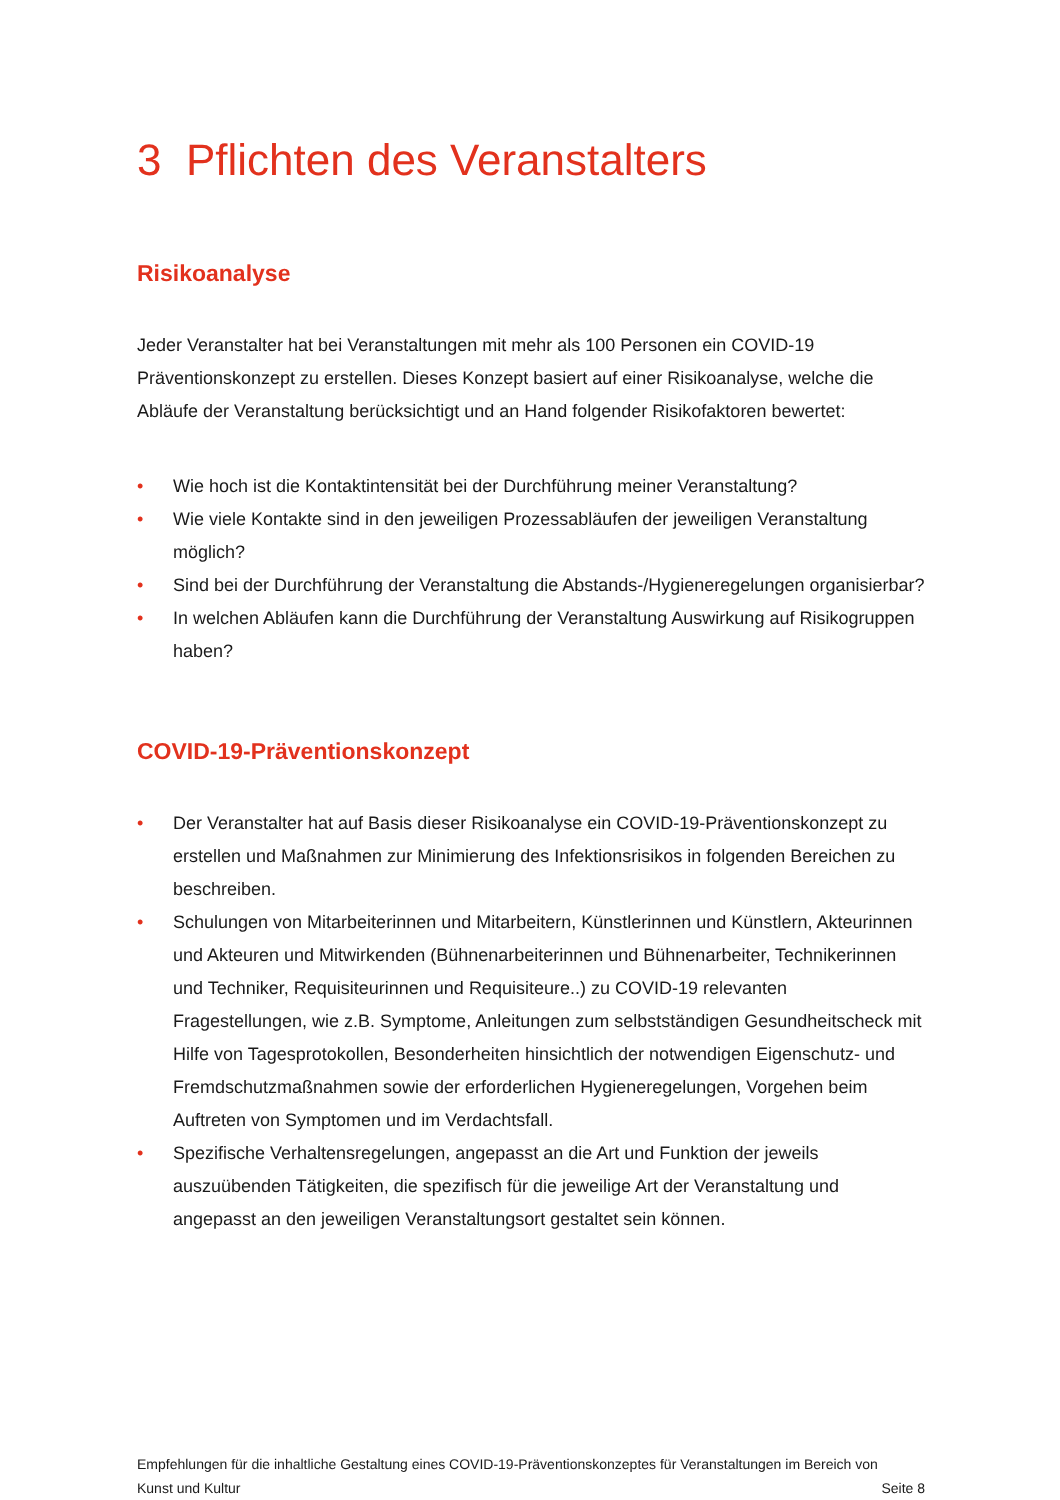3 Pflichten des Veranstalters
Risikoanalyse
Jeder Veranstalter hat bei Veranstaltungen mit mehr als 100 Personen ein COVID-19 Präventionskonzept zu erstellen. Dieses Konzept basiert auf einer Risikoanalyse, welche die Abläufe der Veranstaltung berücksichtigt und an Hand folgender Risikofaktoren bewertet:
• Wie hoch ist die Kontaktintensität bei der Durchführung meiner Veranstaltung?
• Wie viele Kontakte sind in den jeweiligen Prozessabläufen der jeweiligen Veranstaltung möglich?
• Sind bei der Durchführung der Veranstaltung die Abstands-/Hygieneregelungen organisierbar?
• In welchen Abläufen kann die Durchführung der Veranstaltung Auswirkung auf Risikogruppen haben?
COVID-19-Präventionskonzept
• Der Veranstalter hat auf Basis dieser Risikoanalyse ein COVID-19-Präventionskonzept zu erstellen und Maßnahmen zur Minimierung des Infektionsrisikos in folgenden Bereichen zu beschreiben.
• Schulungen von Mitarbeiterinnen und Mitarbeitern, Künstlerinnen und Künstlern, Akteurinnen und Akteuren und Mitwirkenden (Bühnenarbeiterinnen und Bühnenarbeiter, Technikerinnen und Techniker, Requisiteurinnen und Requisiteure..) zu COVID-19 relevanten Fragestellungen, wie z.B. Symptome, Anleitungen zum selbstständigen Gesundheitscheck mit Hilfe von Tagesprotokollen, Besonderheiten hinsichtlich der notwendigen Eigenschutz- und Fremdschutzmaßnahmen sowie der erforderlichen Hygieneregelungen, Vorgehen beim Auftreten von Symptomen und im Verdachtsfall.
• Spezifische Verhaltensregelungen, angepasst an die Art und Funktion der jeweils auszuübenden Tätigkeiten, die spezifisch für die jeweilige Art der Veranstaltung und angepasst an den jeweiligen Veranstaltungsort gestaltet sein können.
Empfehlungen für die inhaltliche Gestaltung eines COVID-19-Präventionskonzeptes für Veranstaltungen im Bereich von
Kunst und Kultur Seite 8